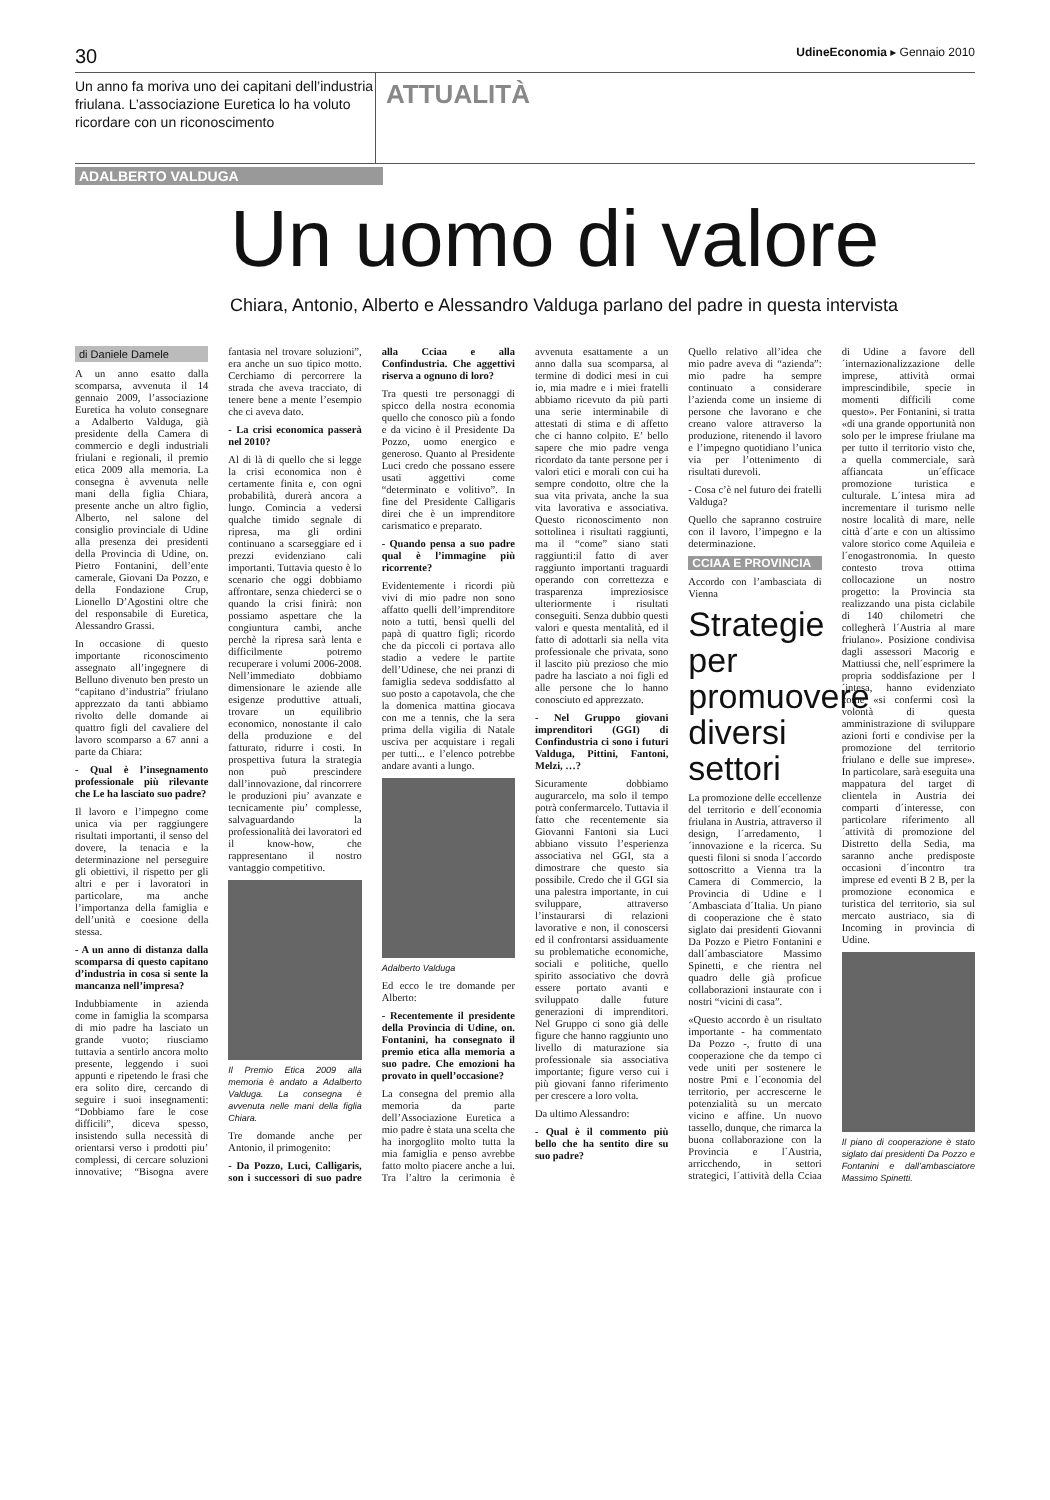30 UdineEconomia ▸ Gennaio 2010
Un anno fa moriva uno dei capitani dell’industria friulana. L’associazione Euretica lo ha voluto ricordare con un riconoscimento
ATTUALITÀ
ADALBERTO VALDUGA
Un uomo di valore
Chiara, Antonio, Alberto e Alessandro Valduga parlano del padre in questa intervista
di Daniele Damele
A un anno esatto dalla scomparsa, avvenuta il 14 gennaio 2009, l’associazione Euretica ha voluto consegnare a Adalberto Valduga, già presidente della Camera di commercio e degli industriali friulani e regionali, il premio etica 2009 alla memoria. La consegna è avvenuta nelle mani della figlia Chiara, presente anche un altro figlio, Alberto, nel salone del consiglio provinciale di Udine alla presenza dei presidenti della Provincia di Udine, on. Pietro Fontanini, dell’ente camerale, Giovani Da Pozzo, e della Fondazione Crup, Lionello D’Agostini oltre che del responsabile di Euretica, Alessandro Grassi.
In occasione di questo importante riconoscimento assegnato all’ingegnere di Belluno divenuto ben presto un “capitano d’industria” friulano apprezzato da tanti abbiamo rivolto delle domande ai quattro figli del cavaliere del lavoro scomparso a 67 anni a partе da Chiara:
- Qual è l’insegnamento professionale più rilevante che Le ha lasciato suo padre?
Il lavoro e l’impegno come unica via per raggiungere risultati importanti, il senso del dovere, la tenacia e la determinazione nel perseguire gli obiettivi, il rispetto per gli altri e per i lavoratori in particolare, ma anche l’importanza della famiglia e dell’unità e coesione della stessa.
- A un anno di distanza dalla scomparsa di questo capitano d’industria in cosa si sente la mancanza nell’impresa?
Indubbiamente in azienda come in famiglia la scomparsa di mio padre ha lasciato un grande vuoto; riusciamo tuttavia a sentirlo ancora molto presente, leggendo i suoi appunti e ripetendo le frasi che era solito dire, cercando di seguire i suoi insegnamenti: “Dobbiamo fare le cose difficili”, diceva spesso, insistendo sulla necessità di orientarsi verso i prodotti piu’ complessi, di cercare soluzioni innovative; “Bisogna avere fantasia nel trovare soluzioni”, era anche un suo tipico motto. Cerchiamo di percorrere la strada che aveva tracciato, di tenere bene a mente l’esempio che ci aveva dato.
- La crisi economica passerà nel 2010?
Al di là di quello che si legge la crisi economica non è certamente finita e, con ogni probabilità, durerà ancora a lungo. Comincia a vedersi qualche timido segnale di ripresa, ma gli ordini continuano a scarseggiare ed i prezzi evidenziano cali importanti. Tuttavia questo è lo scenario che oggi dobbiamo affrontare, senza chiederci se o quando la crisi finirà: non possiamo aspettare che la congiuntura cambi, anche perchè la ripresa sarà lenta e difficilmente potremo recuperare i volumi 2006-2008. Nell’immediato dobbiamo dimensionare le aziende alle esigenze produttive attuali, trovare un equilibrio economico, nonostante il calo della produzione e del fatturato, ridurre i costi. In prospettiva futura la strategia non può prescindere dall’innovazione, dal rincorrere le produzioni piu’ avanzate e tecnicamente piu’ complesse, salvaguardando la professionalità dei lavoratori ed il know-how, che rappresentano il nostro vantaggio competitivo.
Il Premio Etica 2009 alla memoria è andato a Adalberto Valduga. La consegna è avvenuta nelle mani della figlia Chiara.
Tre domande anche per Antonio, il primogenito:
- Da Pozzo, Luci, Calligaris, son i successori di suo padre alla Cciaa e alla Confindustria. Che aggettivi riserva a ognuno di loro?
Tra questi tre personaggi di spicco della nostra economia quello che conosco più a fondo e da vicino è il Presidente Da Pozzo, uomo energico e generoso. Quanto al Presidente Luci credo che possano essere usati aggettivi come “determinato e volitivo”. In fine del Presidente Calligaris direi che è un imprenditore carismatico e preparato.
- Quando pensa a suo padre qual è l’immagine più ricorrente?
Evidentemente i ricordi più vivi di mio padre non sono affatto quelli dell’imprenditore noto a tutti, bensì quelli del papà di quattro figli; ricordo che da piccoli ci portava allo stadio a vedere le partite dell’Udinese, che nei pranzi di famiglia sedeva soddisfatto al suo posto a capotavola, che che la domenica mattina giocava con me a tennis, che la sera prima della vigilia di Natale usciva per acquistare i regali per tutti... e l’elenco potrebbe andare avanti a lungo.
Adalberto Valduga
Ed ecco le tre domande per Alberto:
- Recentemente il presidente della Provincia di Udine, on. Fontanini, ha consegnato il premio etica alla memoria a suo padre. Che emozioni ha provato in quell’occasione?
La consegna del premio alla memoria da parte dell’Associazione Euretica a mio padre è stata una scelta che ha inorgoglito molto tutta la mia famiglia e penso avrebbe fatto molto piacere anche a lui. Tra l’altro la cerimonia è avvenuta esattamente a un anno dalla sua scomparsa, al termine di dodici mesi in cui io, mia madre e i miei fratelli abbiamo ricevuto da più parti una serie interminabile di attestati di stima e di affetto che ci hanno colpito. E’ bello sapere che mio padre venga ricordato da tante persone per i valori etici e morali con cui ha sempre condotto, oltre che la sua vita privata, anche la sua vita lavorativa e associativa. Questo riconoscimento non sottolinea i risultati raggiunti, ma il “come” siano stati raggiunti:il fatto di aver raggiunto importanti traguardi operando con correttezza e trasparenza impreziosisce ulteriormente i risultati conseguiti. Senza dubbio questi valori e questa mentalità, ed il fatto di adottarli sia nella vita professionale che privata, sono il lascito più prezioso che mio padre ha lasciato a noi figli ed alle persone che lo hanno conosciuto ed apprezzato.
- Nel Gruppo giovani imprenditori (GGI) di Confindustria ci sono i futuri Valduga, Pittini, Fantoni, Melzi, …?
Sicuramente dobbiamo augurarcelo, ma solo il tempo potrà confermarcelo. Tuttavia il fatto che recentemente sia Giovanni Fantoni sia Luci abbiano vissuto l’esperienza associativa nel GGI, sta a dimostrare che questo sia possibile. Credo che il GGI sia una palestra importante, in cui sviluppare, attraverso l’instaurarsi di relazioni lavorative e non, il conoscersi ed il confrontarsi assiduamente su problematiche economiche, sociali e politiche, quello spirito associativo che dovrà essere portato avanti e sviluppato dalle future generazioni di imprenditori. Nel Gruppo ci sono già delle figure che hanno raggiunto uno livello di maturazione sia professionale sia associativa importante; figure verso cui i più giovani fanno riferimento per crescere a loro volta.
Da ultimo Alessandro:
- Qual è il commento più bello che ha sentito dire su suo padre?
Quello relativo all’idea che mio padre aveva di “azienda”: mio padre ha sempre continuato a considerare l’azienda come un insieme di persone che lavorano e che creano valore attraverso la produzione, ritenendo il lavoro e l’impegno quotidiano l’unica via per l’ottenimento di risultati durevoli.
- Cosa c’è nel futuro dei fratelli Valduga?
Quello che sapranno costruire con il lavoro, l’impegno e la determinazione.
CCIAA E PROVINCIA
Accordo con l’ambasciata di Vienna
Strategie per promuovere diversi settori
La promozione delle eccellenze del territorio e dell´economia friulana in Austria, attraverso il design, l´arredamento, l´innovazione e la ricerca. Su questi filoni si snoda l´accordo sottoscritto a Vienna tra la Camera di Commercio, la Provincia di Udine e l´Ambasciata d´Italia. Un piano di cooperazione che è stato siglato dai presidenti Giovanni Da Pozzo e Pietro Fontanini e dall´ambasciatore Massimo Spinetti, e che rientra nel quadro delle già proficue collaborazioni instaurate con i nostri “vicini di casa”.
«Questo accordo è un risultato importante - ha commentato Da Pozzo -, frutto di una cooperazione che da tempo ci vede uniti per sostenere le nostre Pmi e l´economia del territorio, per accrescerne le potenzialità su un mercato vicino e affine. Un nuovo tassello, dunque, che rimarca la buona collaborazione con la Provincia e l´Austria, arricchendo, in settori strategici, l´attività della Cciaa di Udine a favore dell´internazionalizzazione delle imprese, attività ormai imprescindibile, specie in momenti difficili come questo». Per Fontanini, si tratta «di una grande opportunità non solo per le imprese friulane ma per tutto il territorio visto che, a quella commerciale, sarà affiancata un´efficace promozione turistica e culturale. L´intesa mira ad incrementare il turismo nelle nostre località di mare, nelle città d´arte e con un altissimo valore storico come Aquileia e l´enogastronomia. In questo contesto trova ottima collocazione un nostro progetto: la Provincia sta realizzando una pista ciclabile di 140 chilometri che collegherà l´Austria al mare friulano». Posizione condivisa dagli assessori Macorig e Mattiussi che, nell´esprimere la propria soddisfazione per l´intesa, hanno evidenziato come «si confermi così la volontà di questa amministrazione di sviluppare azioni forti e condivise per la promozione del territorio friulano e delle sue imprese». In particolare, sarà eseguita una mappatura del target di clientela in Austria dei comparti d´interesse, con particolare riferimento all´attività di promozione del Distretto della Sedia, ma saranno anche predisposte occasioni d´incontro tra imprese ed eventi B 2 B, per la promozione economica e turistica del territorio, sia sul mercato austriaco, sia di Incoming in provincia di Udine.
Il piano di cooperazione è stato siglato dai presidenti Da Pozzo e Fontanini e dall’ambasciatore Massimo Spinetti.